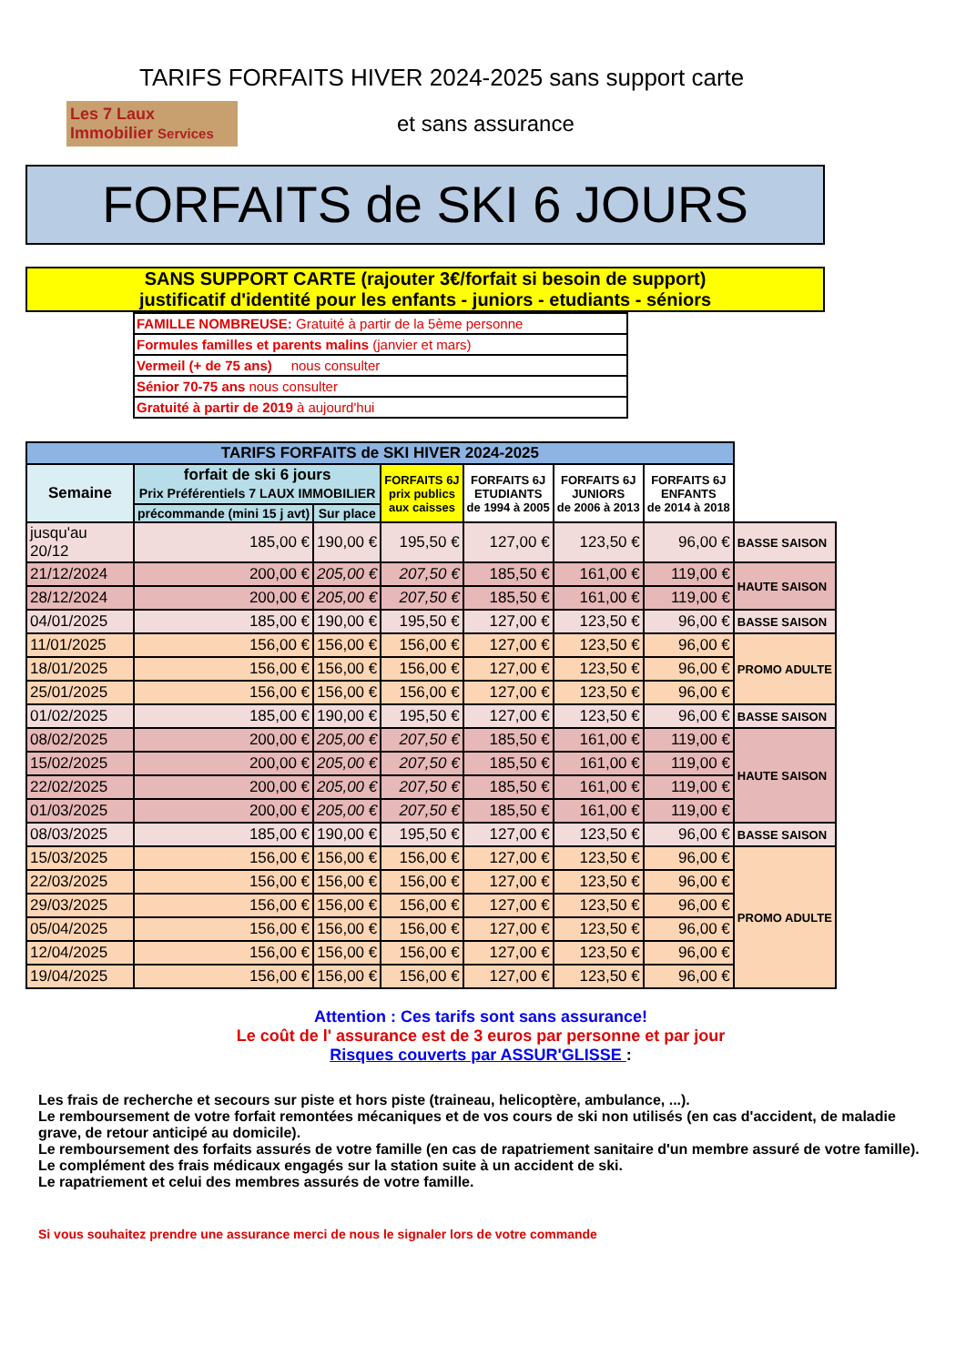TARIFS FORFAITS HIVER 2024-2025 sans support carte
Les 7 Laux Immobilier Services
et sans assurance
FORFAITS de SKI 6 JOURS
SANS SUPPORT CARTE (rajouter 3€/forfait si besoin de support)
justificatif d'identité pour les enfants - juniors - etudiants - séniors
| FAMILLE NOMBREUSE: Gratuité à partir de la 5ème personne |
| Formules familles et parents malins (janvier et mars) |
| Vermeil (+ de 75 ans) nous consulter |
| Sénior 70-75 ans nous consulter |
| Gratuité à partir de 2019 à aujourd'hui |
| TARIFS FORFAITS de SKI HIVER 2024-2025 | | | | | | | |
| --- | --- | --- | --- | --- | --- | --- | --- |
| Semaine | forfait de ski 6 jours Prix Préférentiels 7 LAUX IMMOBILIER | | FORFAITS 6J prix publics aux caisses | FORFAITS 6J ETUDIANTS de 1994 à 2005 | FORFAITS 6J JUNIORS de 2006 à 2013 | FORFAITS 6J ENFANTS de 2014 à 2018 | |
| | précommande (mini 15 j avt) | Sur place | | | | | |
| jusqu'au 20/12 | 185,00 € | 190,00 € | 195,50 € | 127,00 € | 123,50 € | 96,00 € | BASSE SAISON |
| 21/12/2024 | 200,00 € | 205,00 € | 207,50 € | 185,50 € | 161,00 € | 119,00 € | HAUTE SAISON |
| 28/12/2024 | 200,00 € | 205,00 € | 207,50 € | 185,50 € | 161,00 € | 119,00 € | |
| 04/01/2025 | 185,00 € | 190,00 € | 195,50 € | 127,00 € | 123,50 € | 96,00 € | BASSE SAISON |
| 11/01/2025 | 156,00 € | 156,00 € | 156,00 € | 127,00 € | 123,50 € | 96,00 € | PROMO ADULTE |
| 18/01/2025 | 156,00 € | 156,00 € | 156,00 € | 127,00 € | 123,50 € | 96,00 € | |
| 25/01/2025 | 156,00 € | 156,00 € | 156,00 € | 127,00 € | 123,50 € | 96,00 € | |
| 01/02/2025 | 185,00 € | 190,00 € | 195,50 € | 127,00 € | 123,50 € | 96,00 € | BASSE SAISON |
| 08/02/2025 | 200,00 € | 205,00 € | 207,50 € | 185,50 € | 161,00 € | 119,00 € | HAUTE SAISON |
| 15/02/2025 | 200,00 € | 205,00 € | 207,50 € | 185,50 € | 161,00 € | 119,00 € | |
| 22/02/2025 | 200,00 € | 205,00 € | 207,50 € | 185,50 € | 161,00 € | 119,00 € | |
| 01/03/2025 | 200,00 € | 205,00 € | 207,50 € | 185,50 € | 161,00 € | 119,00 € | |
| 08/03/2025 | 185,00 € | 190,00 € | 195,50 € | 127,00 € | 123,50 € | 96,00 € | BASSE SAISON |
| 15/03/2025 | 156,00 € | 156,00 € | 156,00 € | 127,00 € | 123,50 € | 96,00 € | PROMO ADULTE |
| 22/03/2025 | 156,00 € | 156,00 € | 156,00 € | 127,00 € | 123,50 € | 96,00 € | |
| 29/03/2025 | 156,00 € | 156,00 € | 156,00 € | 127,00 € | 123,50 € | 96,00 € | |
| 05/04/2025 | 156,00 € | 156,00 € | 156,00 € | 127,00 € | 123,50 € | 96,00 € | |
| 12/04/2025 | 156,00 € | 156,00 € | 156,00 € | 127,00 € | 123,50 € | 96,00 € | |
| 19/04/2025 | 156,00 € | 156,00 € | 156,00 € | 127,00 € | 123,50 € | 96,00 € | |
Attention : Ces tarifs sont sans assurance!
Le coût de l' assurance est de 3 euros par personne et par jour
Risques couverts par ASSUR'GLISSE :
Les frais de recherche et secours sur piste et hors piste (traineau, helicoptère, ambulance, ...).
Le remboursement de votre forfait remontées mécaniques et de vos cours de ski non utilisés (en cas d'accident, de maladie grave, de retour anticipé au domicile).
Le remboursement des forfaits assurés de votre famille (en cas de rapatriement sanitaire d'un membre assuré de votre famille).
Le complément des frais médicaux engagés sur la station suite à un accident de ski.
Le rapatriement et celui des membres assurés de votre famille.
Si vous souhaitez prendre une assurance merci de nous le signaler lors de votre commande